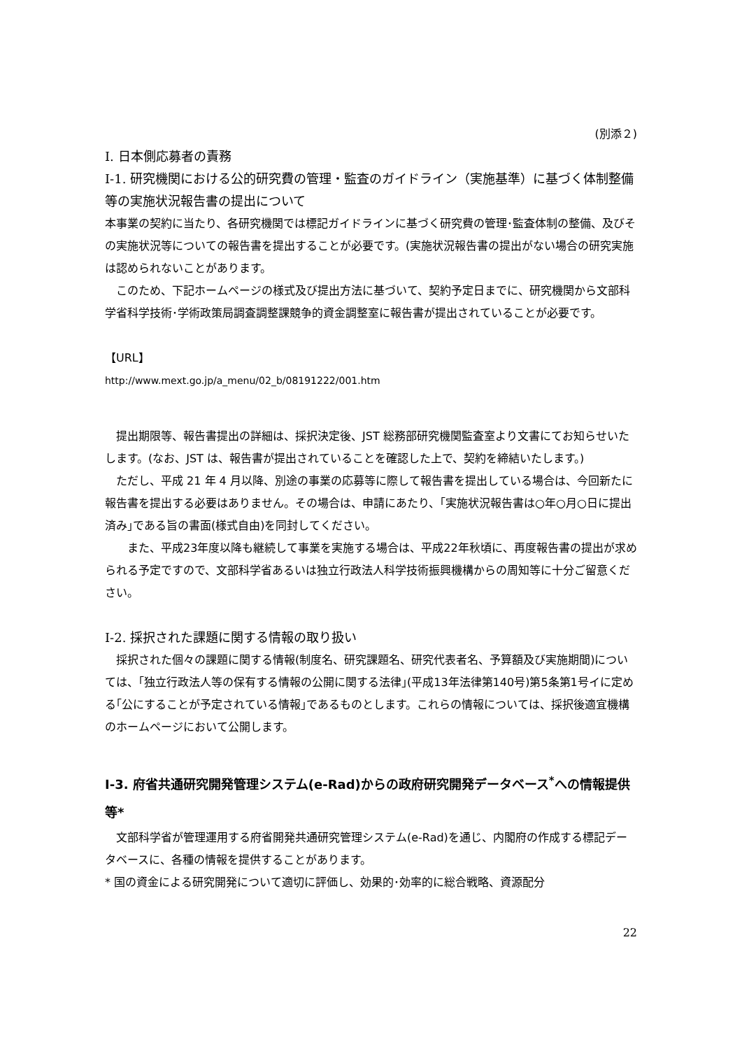(別添２)
I. 日本側応募者の責務
I-1. 研究機関における公的研究費の管理・監査のガイドライン（実施基準）に基づく体制整備等の実施状況報告書の提出について
本事業の契約に当たり、各研究機関では標記ガイドラインに基づく研究費の管理･監査体制の整備、及びその実施状況等についての報告書を提出することが必要です。(実施状況報告書の提出がない場合の研究実施は認められないことがあります。
　このため、下記ホームページの様式及び提出方法に基づいて、契約予定日までに、研究機関から文部科学省科学技術･学術政策局調査調整課競争的資金調整室に報告書が提出されていることが必要です。
【URL】
http://www.mext.go.jp/a_menu/02_b/08191222/001.htm
　提出期限等、報告書提出の詳細は、採択決定後、JST 総務部研究機関監査室より文書にてお知らせいたします。(なお、JST は、報告書が提出されていることを確認した上で、契約を締結いたします。)
　ただし、平成 21 年 4 月以降、別途の事業の応募等に際して報告書を提出している場合は、今回新たに報告書を提出する必要はありません。その場合は、申請にあたり、｢実施状況報告書は○年○月○日に提出済み｣である旨の書面(様式自由)を同封してください。
　　また、平成23年度以降も継続して事業を実施する場合は、平成22年秋頃に、再度報告書の提出が求められる予定ですので、文部科学省あるいは独立行政法人科学技術振興機構からの周知等に十分ご留意ください。
I-2. 採択された課題に関する情報の取り扱い
　採択された個々の課題に関する情報(制度名、研究課題名、研究代表者名、予算額及び実施期間)については、｢独立行政法人等の保有する情報の公開に関する法律｣(平成13年法律第140号)第5条第1号イに定める｢公にすることが予定されている情報｣であるものとします。これらの情報については、採択後適宜機構のホームページにおいて公開します。
I-3. 府省共通研究開発管理システム(e-Rad)からの政府研究開発データベース<sup>*</sup>への情報提供等*
　文部科学省が管理運用する府省開発共通研究管理システム(e-Rad)を通じ、内閣府の作成する標記データベースに、各種の情報を提供することがあります。
* 国の資金による研究開発について適切に評価し、効果的･効率的に総合戦略、資源配分
22